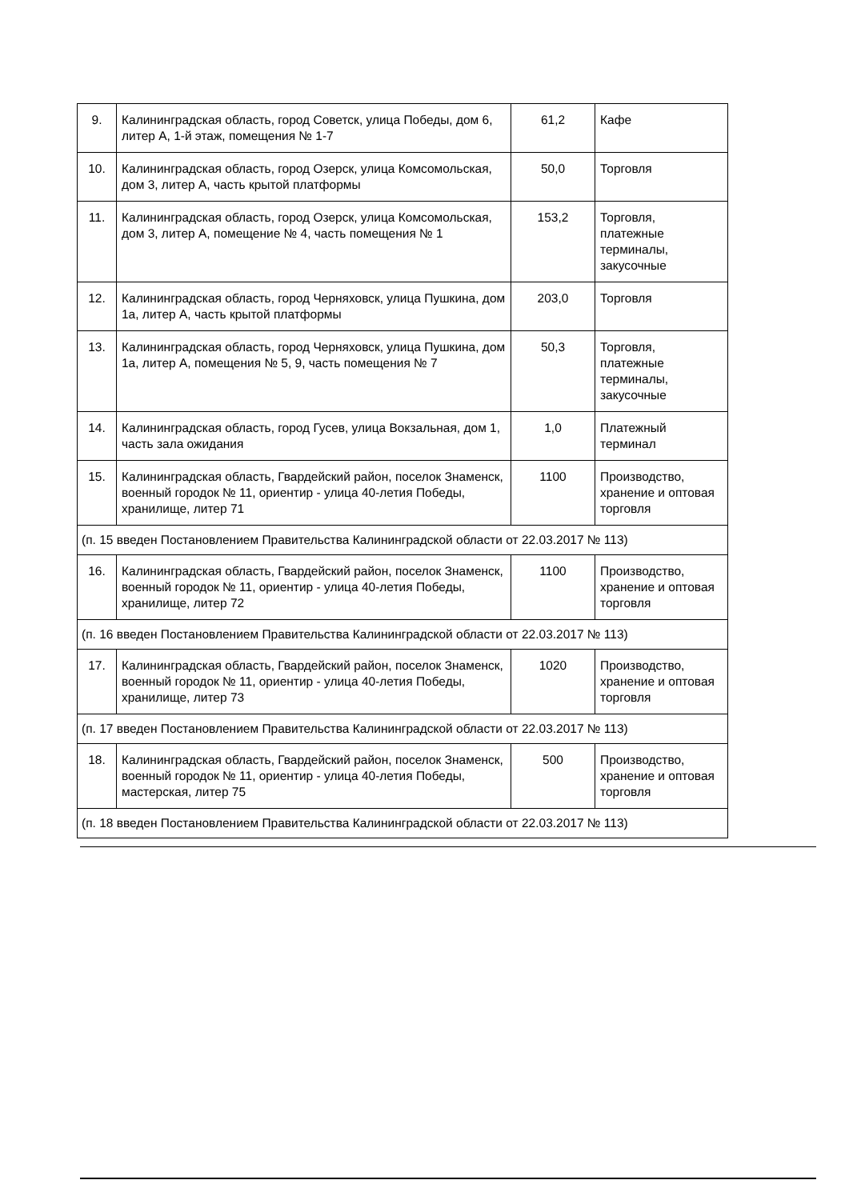| 9. | Калининградская область, город Советск, улица Победы, дом 6, литер А, 1-й этаж, помещения № 1-7 | 61,2 | Кафе |
| 10. | Калининградская область, город Озерск, улица Комсомольская, дом 3, литер А, часть крытой платформы | 50,0 | Торговля |
| 11. | Калининградская область, город Озерск, улица Комсомольская, дом 3, литер А, помещение № 4, часть помещения № 1 | 153,2 | Торговля, платежные терминалы, закусочные |
| 12. | Калининградская область, город Черняховск, улица Пушкина, дом 1а, литер А, часть крытой платформы | 203,0 | Торговля |
| 13. | Калининградская область, город Черняховск, улица Пушкина, дом 1а, литер А, помещения № 5, 9, часть помещения № 7 | 50,3 | Торговля, платежные терминалы, закусочные |
| 14. | Калининградская область, город Гусев, улица Вокзальная, дом 1, часть зала ожидания | 1,0 | Платежный терминал |
| 15. | Калининградская область, Гвардейский район, поселок Знаменск, военный городок № 11, ориентир - улица 40-летия Победы, хранилище, литер 71 | 1100 | Производство, хранение и оптовая торговля |
| (п. 15 введен Постановлением Правительства Калининградской области от 22.03.2017 № 113) | | | |
| 16. | Калининградская область, Гвардейский район, поселок Знаменск, военный городок № 11, ориентир - улица 40-летия Победы, хранилище, литер 72 | 1100 | Производство, хранение и оптовая торговля |
| (п. 16 введен Постановлением Правительства Калининградской области от 22.03.2017 № 113) | | | |
| 17. | Калининградская область, Гвардейский район, поселок Знаменск, военный городок № 11, ориентир - улица 40-летия Победы, хранилище, литер 73 | 1020 | Производство, хранение и оптовая торговля |
| (п. 17 введен Постановлением Правительства Калининградской области от 22.03.2017 № 113) | | | |
| 18. | Калининградская область, Гвардейский район, поселок Знаменск, военный городок № 11, ориентир - улица 40-летия Победы, мастерская, литер 75 | 500 | Производство, хранение и оптовая торговля |
| (п. 18 введен Постановлением Правительства Калининградской области от 22.03.2017 № 113) | | | |